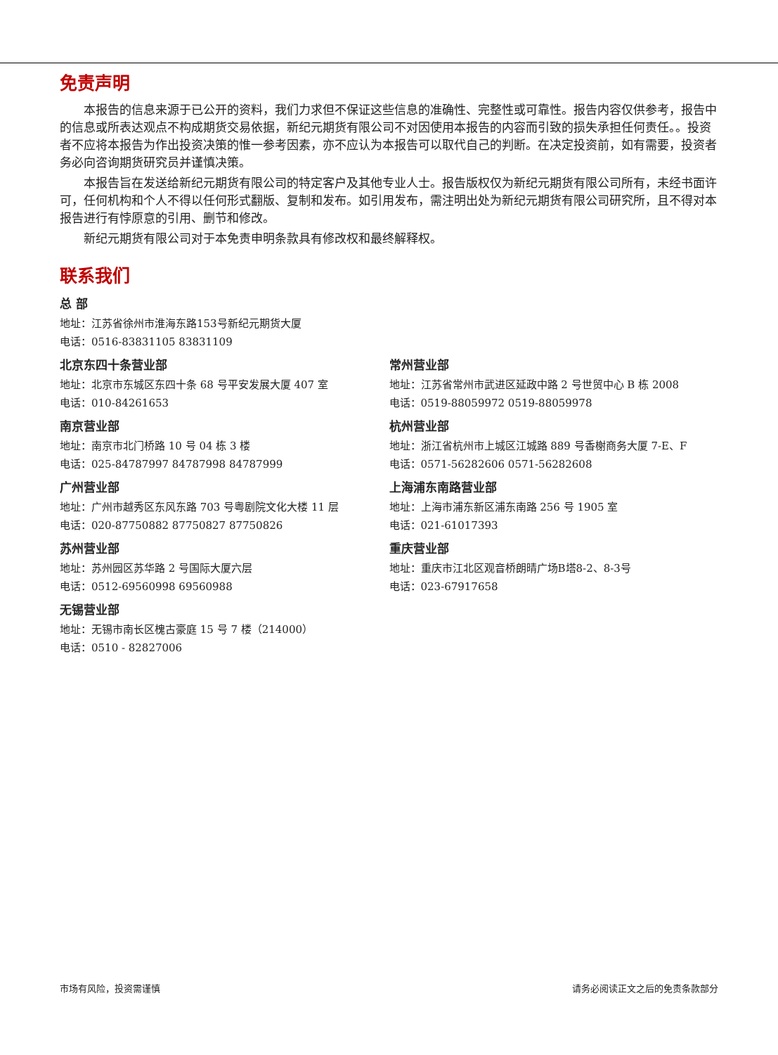免责声明
本报告的信息来源于已公开的资料，我们力求但不保证这些信息的准确性、完整性或可靠性。报告内容仅供参考，报告中的信息或所表达观点不构成期货交易依据，新纪元期货有限公司不对因使用本报告的内容而引致的损失承担任何责任。。投资者不应将本报告为作出投资决策的惟一参考因素，亦不应认为本报告可以取代自己的判断。在决定投资前，如有需要，投资者务必向咨询期货研究员并谨慎决策。
本报告旨在发送给新纪元期货有限公司的特定客户及其他专业人士。报告版权仅为新纪元期货有限公司所有，未经书面许可，任何机构和个人不得以任何形式翻版、复制和发布。如引用发布，需注明出处为新纪元期货有限公司研究所，且不得对本报告进行有悖原意的引用、删节和修改。
新纪元期货有限公司对于本免责申明条款具有修改权和最终解释权。
联系我们
总 部
地址：江苏省徐州市淮海东路153号新纪元期货大厦
电话：0516-83831105 83831109
北京东四十条营业部
地址：北京市东城区东四十条 68 号平安发展大厦 407 室
电话：010-84261653
南京营业部
地址：南京市北门桥路 10 号 04 栋 3 楼
电话：025-84787997 84787998 84787999
广州营业部
地址：广州市越秀区东风东路 703 号粤剧院文化大楼 11 层
电话：020-87750882 87750827 87750826
苏州营业部
地址：苏州园区苏华路 2 号国际大厦六层
电话：0512-69560998 69560988
无锡营业部
地址：无锡市南长区槐古豪庭 15 号 7 楼（214000）
电话：0510 - 82827006
常州营业部
地址：江苏省常州市武进区延政中路 2 号世贸中心 B 栋 2008
电话：0519-88059972 0519-88059978
杭州营业部
地址：浙江省杭州市上城区江城路 889 号香榭商务大厦 7-E、F
电话：0571-56282606 0571-56282608
上海浦东南路营业部
地址：上海市浦东新区浦东南路 256 号 1905 室
电话：021-61017393
重庆营业部
地址：重庆市江北区观音桥朗晴广场B塔8-2、8-3号
电话：023-67917658
市场有风险，投资需谨慎 请务必阅读正文之后的免责条款部分